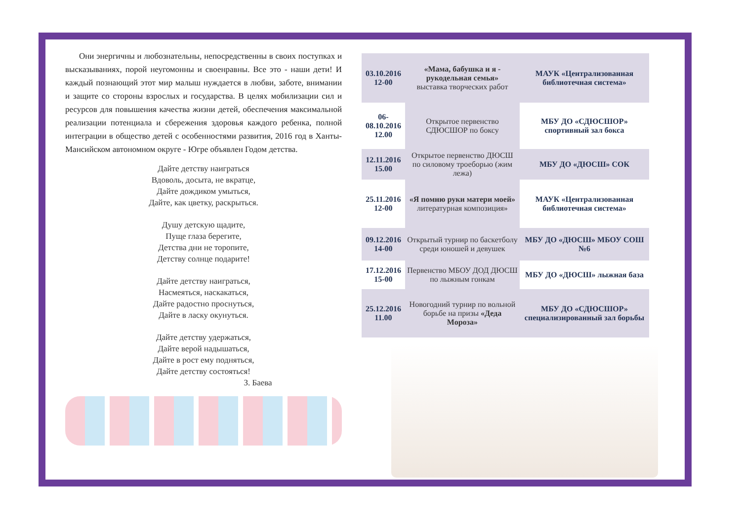Они энергичны и любознательны, непосредственны в своих поступках и высказываниях, порой неугомонны и своенравны. Все это - наши дети! И каждый познающий этот мир малыш нуждается в любви, заботе, внимании и защите со стороны взрослых и государства. В целях мобилизации сил и ресурсов для повышения качества жизни детей, обеспечения максимальной реализации потенциала и сбережения здоровья каждого ребенка, полной интеграции в общество детей с особенностями развития, 2016 год в Ханты-Мансийском автономном округе - Югре объявлен Годом детства.
Дайте детству наиграться
Вдоволь, досыта, не вкратце,
Дайте дождиком умыться,
Дайте, как цветку, раскрыться.
Душу детскую щадите,
Пуще глаза берегите,
Детства дни не торопите,
Детству солнце подарите!
Дайте детству наиграться,
Насмеяться, наскакаться,
Дайте радостно проснуться,
Дайте в ласку окунуться.
Дайте детству удержаться,
Дайте верой надышаться,
Дайте в рост ему подняться,
Дайте детству состояться!
З. Баева
| 03.10.2016 12-00 | «Мама, бабушка и я - рукодельная семья» выставка творческих работ | МАУК «Централизованная библиотечная система» |
| 06-08.10.2016 12.00 | Открытое первенство СДЮСШОР по боксу | МБУ ДО «СДЮСШОР» спортивный зал бокса |
| 12.11.2016 15.00 | Открытое первенство ДЮСШ по силовому троеборью (жим лежа) | МБУ ДО «ДЮСШ» СОК |
| 25.11.2016 12-00 | «Я помню руки матери моей» литературная композиция» | МАУК «Централизованная библиотечная система» |
| 09.12.2016 14-00 | Открытый турнир по баскетболу среди юношей и девушек | МБУ ДО «ДЮСШ» МБОУ СОШ №6 |
| 17.12.2016 15-00 | Первенство МБОУ ДОД ДЮСШ по лыжным гонкам | МБУ ДО «ДЮСШ» лыжная база |
| 25.12.2016 11.00 | Новогодний турнир по вольной борьбе на призы «Деда Мороза» | МБУ ДО «СДЮСШОР» специализированный зал борьбы |